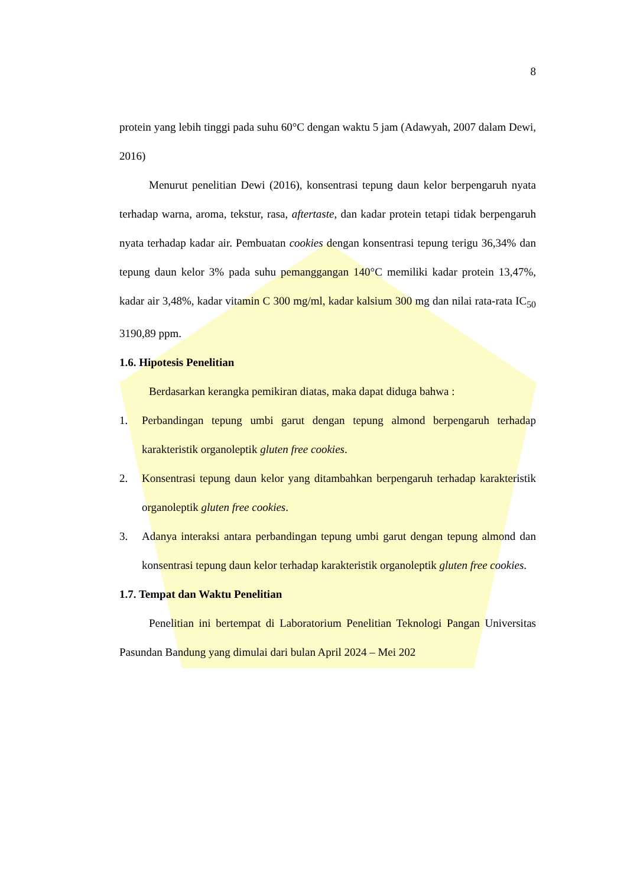8
protein yang lebih tinggi pada suhu 60°C dengan waktu 5 jam (Adawyah, 2007 dalam Dewi, 2016)
Menurut penelitian Dewi (2016), konsentrasi tepung daun kelor berpengaruh nyata terhadap warna, aroma, tekstur, rasa, aftertaste, dan kadar protein tetapi tidak berpengaruh nyata terhadap kadar air. Pembuatan cookies dengan konsentrasi tepung terigu 36,34% dan tepung daun kelor 3% pada suhu pemanggangan 140°C memiliki kadar protein 13,47%, kadar air 3,48%, kadar vitamin C 300 mg/ml, kadar kalsium 300 mg dan nilai rata-rata IC<sub>50</sub> 3190,89 ppm.
1.6. Hipotesis Penelitian
Berdasarkan kerangka pemikiran diatas, maka dapat diduga bahwa :
1. Perbandingan tepung umbi garut dengan tepung almond berpengaruh terhadap karakteristik organoleptik gluten free cookies.
2. Konsentrasi tepung daun kelor yang ditambahkan berpengaruh terhadap karakteristik organoleptik gluten free cookies.
3. Adanya interaksi antara perbandingan tepung umbi garut dengan tepung almond dan konsentrasi tepung daun kelor terhadap karakteristik organoleptik gluten free cookies.
1.7. Tempat dan Waktu Penelitian
Penelitian ini bertempat di Laboratorium Penelitian Teknologi Pangan Universitas Pasundan Bandung yang dimulai dari bulan April 2024 – Mei 202